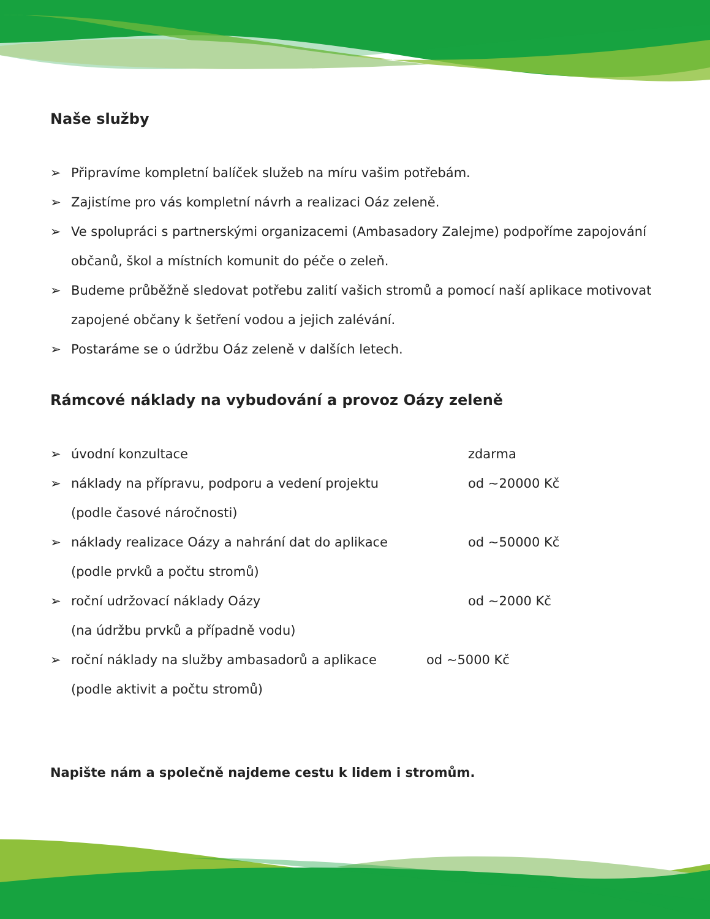Naše služby
➢ Připravíme kompletní balíček služeb na míru vašim potřebám.
➢ Zajistíme pro vás kompletní návrh a realizaci Oáz zeleně.
➢ Ve spolupráci s partnerskými organizacemi (Ambasadory Zalejme) podpoříme zapojování občanů, škol a místních komunit do péče o zeleň.
➢ Budeme průběžně sledovat potřebu zalití vašich stromů a pomocí naší aplikace motivovat zapojené občany k šetření vodou a jejich zalévání.
➢ Postaráme se o údržbu Oáz zeleně v dalších letech.
Rámcové náklady na vybudování a provoz Oázy zeleně
➢
úvodní konzultace zdarma
➢
náklady na přípravu, podporu a vedení projektu od ~20000 Kč
(podle časové náročnosti)
➢
náklady realizace Oázy a nahrání dat do aplikace od ~50000 Kč
(podle prvků a počtu stromů)
➢
roční udržovací náklady Oázy od ~2000 Kč
(na údržbu prvků a případně vodu)
➢
roční náklady na služby ambasadorů a aplikace od ~5000 Kč
(podle aktivit a počtu stromů)
Napište nám a společně najdeme cestu k lidem i stromům.